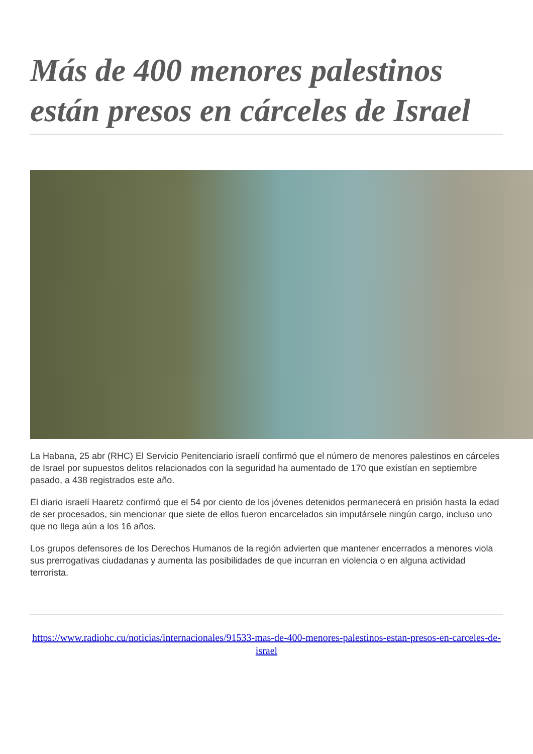Más de 400 menores palestinos están presos en cárceles de Israel
La Habana, 25 abr (RHC) El Servicio Penitenciario israelí confirmó que el número de menores palestinos en cárceles de Israel por supuestos delitos relacionados con la seguridad ha aumentado de 170 que existían en septiembre pasado, a 438 registrados este año.
El diario israelí Haaretz confirmó que el 54 por ciento de los jóvenes detenidos permanecerá en prisión hasta la edad de ser procesados, sin mencionar que siete de ellos fueron encarcelados sin imputársele ningún cargo, incluso uno que no llega aún a los 16 años.
Los grupos defensores de los Derechos Humanos de la región advierten que mantener encerrados a menores viola sus prerrogativas ciudadanas y aumenta las posibilidades de que incurran en violencia o en alguna actividad terrorista.
https://www.radiohc.cu/noticias/internacionales/91533-mas-de-400-menores-palestinos-estan-presos-en-carceles-de-israel